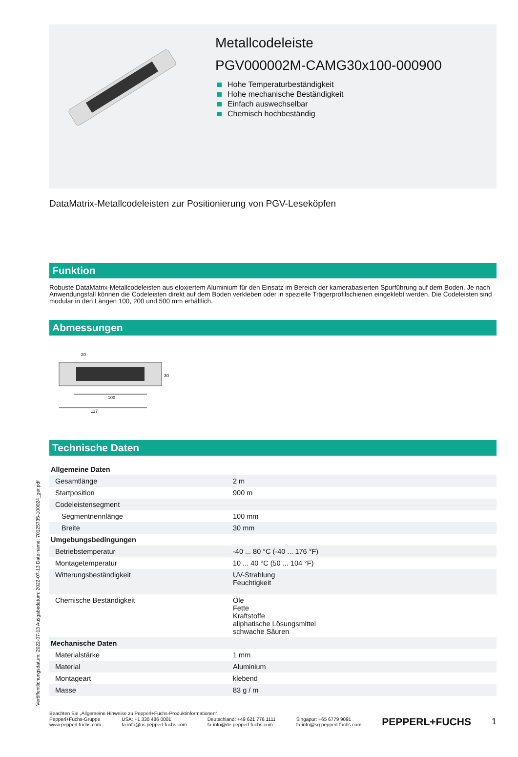Veröffentlichungsdatum: 2022-07-13 Ausgabedatum: 2022-07-13 Dateiname: 70125735-100024_ger.pdf
Metallcodeleiste
PGV000002M-CAMG30x100-000900
Hohe Temperaturbeständigkeit
Hohe mechanische Beständigkeit
Einfach auswechselbar
Chemisch hochbeständig
DataMatrix-Metallcodeleisten zur Positionierung von PGV-Leseköpfen
Funktion
Robuste DataMatrix-Metallcodeleisten aus eloxiertem Aluminium für den Einsatz im Bereich der kamerabasierten Spurführung auf dem Boden. Je nach Anwendungsfall können die Codeleisten direkt auf dem Boden verkleben oder in spezielle Trägerprofilschienen eingeklebt werden. Die Codeleisten sind modular in den Längen 100, 200 und 500 mm erhältlich.
Abmessungen
20
30
100
117
Technische Daten
| Allgemeine Daten | |
| Gesamtlänge | 2 m |
| Startposition | 900 m |
| Codeleistensegment | |
| Segmentnennlänge | 100 mm |
| Breite | 30 mm |
| Umgebungsbedingungen | |
| Betriebstemperatur | -40 ... 80 °C (-40 ... 176 °F) |
| Montagetemperatur | 10 ... 40 °C (50 ... 104 °F) |
| Witterungsbeständigkeit | UV-Strahlung Feuchtigkeit |
| Chemische Beständigkeit | Öle Fette Kraftstoffe aliphatische Lösungsmittel schwache Säuren |
| Mechanische Daten | |
| Materialstärke | 1 mm |
| Material | Aluminium |
| Montageart | klebend |
| Masse | 83 g / m |
Beachten Sie „Allgemeine Hinweise zu Pepperl+Fuchs-Produktinformationen“.
Pepperl+Fuchs-Gruppe
www.pepperl-fuchs.com
USA: +1 330 486 0001
fa-info@us.pepperl-fuchs.com
Deutschland: +49 621 776 1111
fa-info@de.pepperl-fuchs.com
Singapur: +65 6779 9091
fa-info@sg.pepperl-fuchs.com
PEPPERL+FUCHS
1